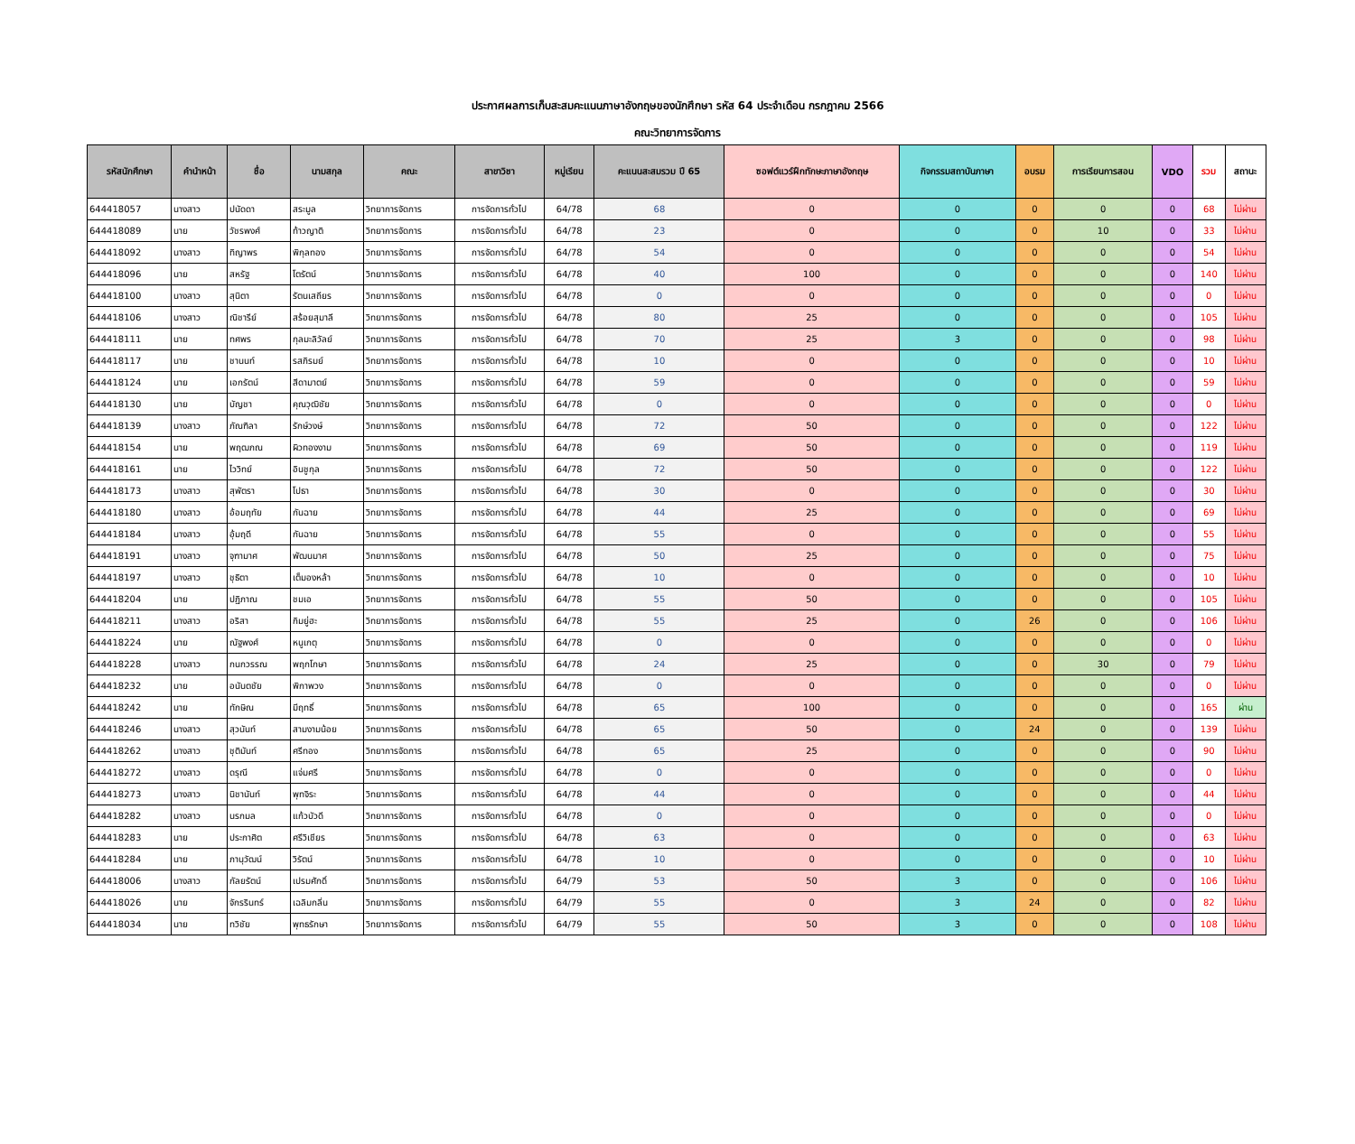ประกาศผลการเก็บสะสมคะแนนภาษาอังกฤษของนักศึกษา รหัส 64 ประจำเดือน กรกฎาคม 2566
คณะวิทยาการจัดการ
| รหัสนักศึกษา | คำนำหน้า | ชื่อ | นามสกุล | คณะ | สาขาวิชา | หมู่เรียน | คะแนนสะสมรวม ปี 65 | ซอฟต์แวร์ฝึกทักษะภาษาอังกฤษ | กิจกรรมสถาบันภาษา | อบรม | การเรียนการสอน | VDO | รวม | สถานะ |
| --- | --- | --- | --- | --- | --- | --- | --- | --- | --- | --- | --- | --- | --- | --- |
| 644418057 | นางสาว | ปนัดดา | สระมูล | วิทยาการจัดการ | การจัดการทั่วไป | 64/78 | 68 | 0 | 0 | 0 | 0 | 0 | 68 | ไม่ผ่าน |
| 644418089 | นาย | วัชรพงศ์ | ท้าวญาติ | วิทยาการจัดการ | การจัดการทั่วไป | 64/78 | 23 | 0 | 0 | 0 | 10 | 0 | 33 | ไม่ผ่าน |
| 644418092 | นางสาว | ทิญาพร | พิกุลทอง | วิทยาการจัดการ | การจัดการทั่วไป | 64/78 | 54 | 0 | 0 | 0 | 0 | 0 | 54 | ไม่ผ่าน |
| 644418096 | นาย | สหรัฐ | โตรัตน์ | วิทยาการจัดการ | การจัดการทั่วไป | 64/78 | 40 | 100 | 0 | 0 | 0 | 0 | 140 | ไม่ผ่าน |
| 644418100 | นางสาว | สุนิตา | รัตนเสถียร | วิทยาการจัดการ | การจัดการทั่วไป | 64/78 | 0 | 0 | 0 | 0 | 0 | 0 | 0 | ไม่ผ่าน |
| 644418106 | นางสาว | ณิชารีย์ | สร้อยสุมาลี | วิทยาการจัดการ | การจัดการทั่วไป | 64/78 | 80 | 25 | 0 | 0 | 0 | 0 | 105 | ไม่ผ่าน |
| 644418111 | นาย | ทศพร | กุลมะลิวัลย์ | วิทยาการจัดการ | การจัดการทั่วไป | 64/78 | 70 | 25 | 3 | 0 | 0 | 0 | 98 | ไม่ผ่าน |
| 644418117 | นาย | ชานนท์ | รสภิรมย์ | วิทยาการจัดการ | การจัดการทั่วไป | 64/78 | 10 | 0 | 0 | 0 | 0 | 0 | 10 | ไม่ผ่าน |
| 644418124 | นาย | เอกรัตน์ | สีดามาตย์ | วิทยาการจัดการ | การจัดการทั่วไป | 64/78 | 59 | 0 | 0 | 0 | 0 | 0 | 59 | ไม่ผ่าน |
| 644418130 | นาย | บัญชา | คุณวุฒิชัย | วิทยาการจัดการ | การจัดการทั่วไป | 64/78 | 0 | 0 | 0 | 0 | 0 | 0 | 0 | ไม่ผ่าน |
| 644418139 | นางสาว | ภัณฑิลา | รักษ์วงษ์ | วิทยาการจัดการ | การจัดการทั่วไป | 64/78 | 72 | 50 | 0 | 0 | 0 | 0 | 122 | ไม่ผ่าน |
| 644418154 | นาย | พฤฒภณ | ผิวทองงาม | วิทยาการจัดการ | การจัดการทั่วไป | 64/78 | 69 | 50 | 0 | 0 | 0 | 0 | 119 | ไม่ผ่าน |
| 644418161 | นาย | ไววิทย์ | อินชูกุล | วิทยาการจัดการ | การจัดการทั่วไป | 64/78 | 72 | 50 | 0 | 0 | 0 | 0 | 122 | ไม่ผ่าน |
| 644418173 | นางสาว | สุพัตรา | โปธา | วิทยาการจัดการ | การจัดการทั่วไป | 64/78 | 30 | 0 | 0 | 0 | 0 | 0 | 30 | ไม่ผ่าน |
| 644418180 | นางสาว | อ้อมฤทัย | กันฉาย | วิทยาการจัดการ | การจัดการทั่วไป | 64/78 | 44 | 25 | 0 | 0 | 0 | 0 | 69 | ไม่ผ่าน |
| 644418184 | นางสาว | อุ้มฤดี | กันฉาย | วิทยาการจัดการ | การจัดการทั่วไป | 64/78 | 55 | 0 | 0 | 0 | 0 | 0 | 55 | ไม่ผ่าน |
| 644418191 | นางสาว | จุฑามาศ | พัฒนมาศ | วิทยาการจัดการ | การจัดการทั่วไป | 64/78 | 50 | 25 | 0 | 0 | 0 | 0 | 75 | ไม่ผ่าน |
| 644418197 | นางสาว | ชุธิตา | เต็มองหล้า | วิทยาการจัดการ | การจัดการทั่วไป | 64/78 | 10 | 0 | 0 | 0 | 0 | 0 | 10 | ไม่ผ่าน |
| 644418204 | นาย | ปฏิภาณ | ชมเอ | วิทยาการจัดการ | การจัดการทั่วไป | 64/78 | 55 | 50 | 0 | 0 | 0 | 0 | 105 | ไม่ผ่าน |
| 644418211 | นางสาว | อริสา | กิมยู่ฮะ | วิทยาการจัดการ | การจัดการทั่วไป | 64/78 | 55 | 25 | 0 | 26 | 0 | 0 | 106 | ไม่ผ่าน |
| 644418224 | นาย | ณัฐพงศ์ | หนูเกตุ | วิทยาการจัดการ | การจัดการทั่วไป | 64/78 | 0 | 0 | 0 | 0 | 0 | 0 | 0 | ไม่ผ่าน |
| 644418228 | นางสาว | กนกวรรณ | พฤกโกษา | วิทยาการจัดการ | การจัดการทั่วไป | 64/78 | 24 | 25 | 0 | 0 | 30 | 0 | 79 | ไม่ผ่าน |
| 644418232 | นาย | อนันตชัย | พิกาพวง | วิทยาการจัดการ | การจัดการทั่วไป | 64/78 | 0 | 0 | 0 | 0 | 0 | 0 | 0 | ไม่ผ่าน |
| 644418242 | นาย | ทักษิณ | มีฤทธิ์ | วิทยาการจัดการ | การจัดการทั่วไป | 64/78 | 65 | 100 | 0 | 0 | 0 | 0 | 165 | ผ่าน |
| 644418246 | นางสาว | สุวนันท์ | สามงามน้อย | วิทยาการจัดการ | การจัดการทั่วไป | 64/78 | 65 | 50 | 0 | 24 | 0 | 0 | 139 | ไม่ผ่าน |
| 644418262 | นางสาว | ชุติมันท์ | ศรีทอง | วิทยาการจัดการ | การจัดการทั่วไป | 64/78 | 65 | 25 | 0 | 0 | 0 | 0 | 90 | ไม่ผ่าน |
| 644418272 | นางสาว | ดรุณี | แจ่มศรี | วิทยาการจัดการ | การจัดการทั่วไป | 64/78 | 0 | 0 | 0 | 0 | 0 | 0 | 0 | ไม่ผ่าน |
| 644418273 | นางสาว | นิชานันท์ | พุทจิระ | วิทยาการจัดการ | การจัดการทั่วไป | 64/78 | 44 | 0 | 0 | 0 | 0 | 0 | 44 | ไม่ผ่าน |
| 644418282 | นางสาว | นรกมล | แก้วบัวดี | วิทยาการจัดการ | การจัดการทั่วไป | 64/78 | 0 | 0 | 0 | 0 | 0 | 0 | 0 | ไม่ผ่าน |
| 644418283 | นาย | ประกาศิต | ศรีวิเชียร | วิทยาการจัดการ | การจัดการทั่วไป | 64/78 | 63 | 0 | 0 | 0 | 0 | 0 | 63 | ไม่ผ่าน |
| 644418284 | นาย | ภานุวัฒน์ | วิรัตน์ | วิทยาการจัดการ | การจัดการทั่วไป | 64/78 | 10 | 0 | 0 | 0 | 0 | 0 | 10 | ไม่ผ่าน |
| 644418006 | นางสาว | กัลยรัตน์ | เปรมศักดิ์ | วิทยาการจัดการ | การจัดการทั่วไป | 64/79 | 53 | 50 | 3 | 0 | 0 | 0 | 106 | ไม่ผ่าน |
| 644418026 | นาย | จักรรินทร์ | เฉลิมกลิ่น | วิทยาการจัดการ | การจัดการทั่วไป | 64/79 | 55 | 0 | 3 | 24 | 0 | 0 | 82 | ไม่ผ่าน |
| 644418034 | นาย | ทวิชัย | พุทธรักษา | วิทยาการจัดการ | การจัดการทั่วไป | 64/79 | 55 | 50 | 3 | 0 | 0 | 0 | 108 | ไม่ผ่าน |